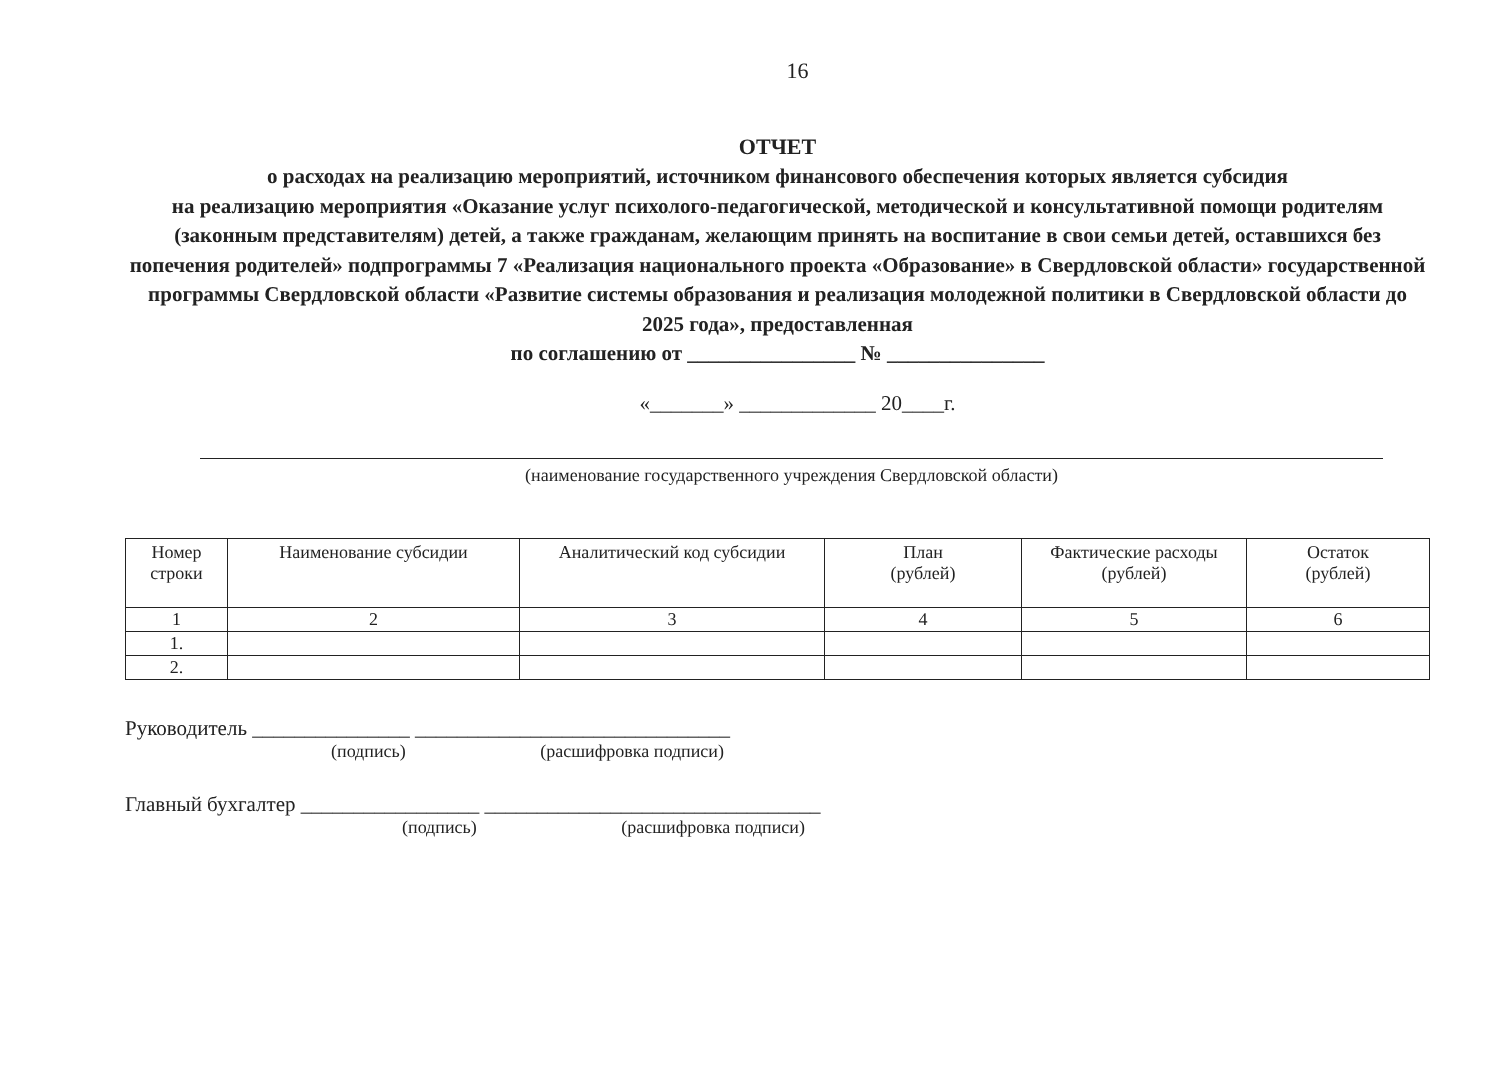16
ОТЧЕТ
о расходах на реализацию мероприятий, источником финансового обеспечения которых является субсидия
на реализацию мероприятия «Оказание услуг психолого-педагогической, методической и консультативной помощи родителям (законным представителям) детей, а также гражданам, желающим принять на воспитание в свои семьи детей, оставшихся без попечения родителей» подпрограммы 7 «Реализация национального проекта «Образование» в Свердловской области» государственной программы Свердловской области «Развитие системы образования и реализация молодежной политики в Свердловской области до 2025 года», предоставленная
по соглашению от ________________ № _______________
«_______» _____________ 20____г.
(наименование государственного учреждения Свердловской области)
| Номер строки | Наименование субсидии | Аналитический код субсидии | План (рублей) | Фактические расходы (рублей) | Остаток (рублей) |
| --- | --- | --- | --- | --- | --- |
| 1 | 2 | 3 | 4 | 5 | 6 |
| 1. | | | | | |
| 2. | | | | | |
Руководитель _______________ ______________________________
(подпись) (расшифровка подписи)
Главный бухгалтер _________________ ________________________________
(подпись) (расшифровка подписи)